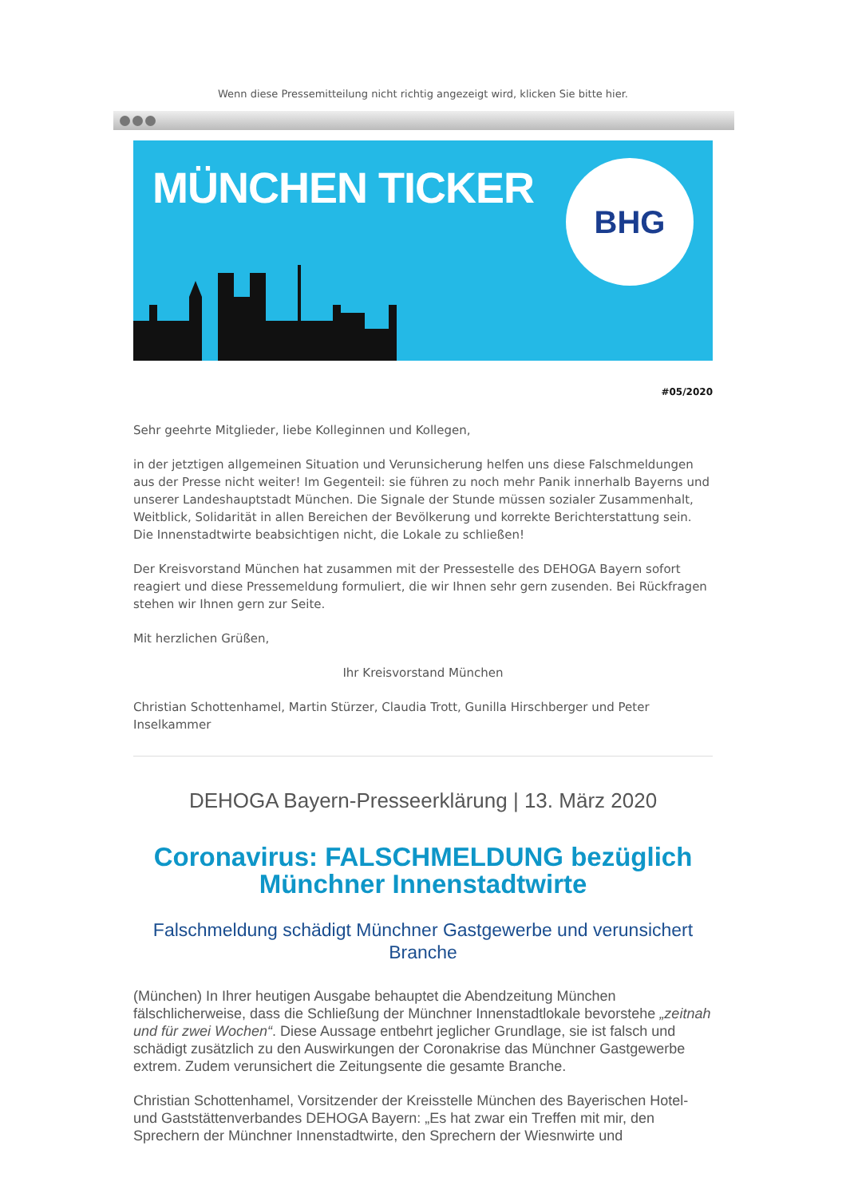Wenn diese Pressemitteilung nicht richtig angezeigt wird, klicken Sie bitte hier.
MÜNCHEN TICKER
BHG
#05/2020
Sehr geehrte Mitglieder, liebe Kolleginnen und Kollegen,
in der jetztigen allgemeinen Situation und Verunsicherung helfen uns diese Falschmeldungen aus der Presse nicht weiter! Im Gegenteil: sie führen zu noch mehr Panik innerhalb Bayerns und unserer Landeshauptstadt München. Die Signale der Stunde müssen sozialer Zusammenhalt, Weitblick, Solidarität in allen Bereichen der Bevölkerung und korrekte Berichterstattung sein. Die Innenstadtwirte beabsichtigen nicht, die Lokale zu schließen!
Der Kreisvorstand München hat zusammen mit der Pressestelle des DEHOGA Bayern sofort reagiert und diese Pressemeldung formuliert, die wir Ihnen sehr gern zusenden. Bei Rückfragen stehen wir Ihnen gern zur Seite.
Mit herzlichen Grüßen,
Ihr Kreisvorstand München
Christian Schottenhamel, Martin Stürzer, Claudia Trott, Gunilla Hirschberger und Peter Inselkammer
DEHOGA Bayern-Presseerklärung | 13. März 2020
Coronavirus: FALSCHMELDUNG bezüglich Münchner Innenstadtwirte
Falschmeldung schädigt Münchner Gastgewerbe und verunsichert Branche
(München) In Ihrer heutigen Ausgabe behauptet die Abendzeitung München fälschlicherweise, dass die Schließung der Münchner Innenstadtlokale bevorstehe „zeitnah und für zwei Wochen“. Diese Aussage entbehrt jeglicher Grundlage, sie ist falsch und schädigt zusätzlich zu den Auswirkungen der Coronakrise das Münchner Gastgewerbe extrem. Zudem verunsichert die Zeitungsente die gesamte Branche.
Christian Schottenhamel, Vorsitzender der Kreisstelle München des Bayerischen Hotel- und Gaststättenverbandes DEHOGA Bayern: „Es hat zwar ein Treffen mit mir, den Sprechern der Münchner Innenstadtwirte, den Sprechern der Wiesnwirte und